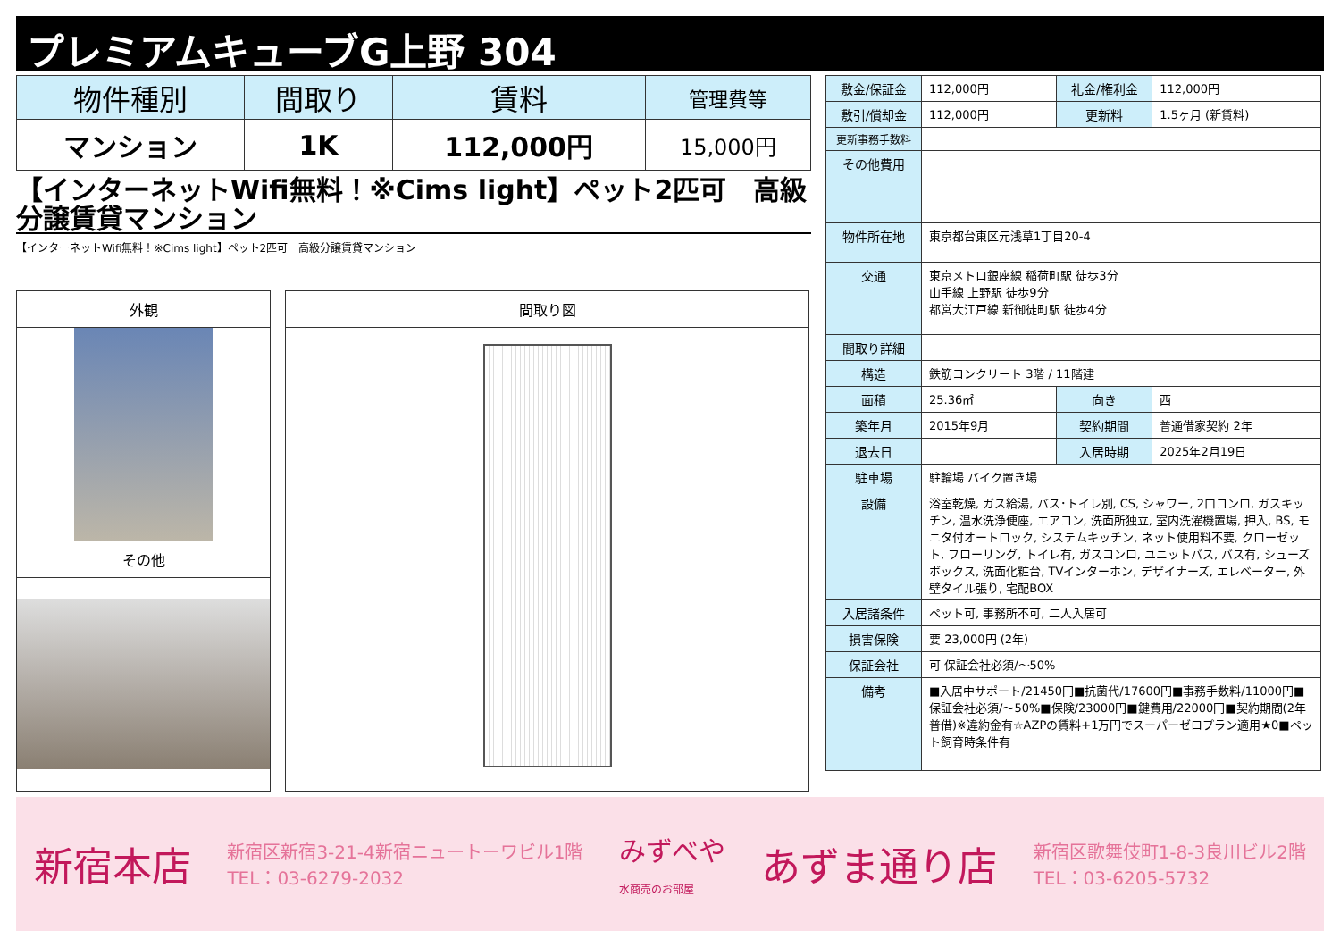プレミアムキューブG上野 304
| 物件種別 | 間取り | 賃料 | 管理費等 |
| --- | --- | --- | --- |
| マンション | 1K | 112,000円 | 15,000円 |
【インターネットWifi無料！※Cims light】ペット2匹可　高級分譲賃貸マンション
【インターネットWifi無料！※Cims light】ペット2匹可　高級分譲賃貸マンション
外観
その他
間取り図
| 敷金/保証金 | 112,000円 | 礼金/権利金 | 112,000円 |
| 敷引/償却金 | 112,000円 | 更新料 | 1.5ヶ月 (新賃料) |
| 更新事務手数料 | | | |
| その他費用 | | | |
| 物件所在地 | 東京都台東区元浅草1丁目20-4 | | |
| 交通 | 東京メトロ銀座線 稲荷町駅 徒歩3分 山手線 上野駅 徒歩9分 都営大江戸線 新御徒町駅 徒歩4分 | | |
| 間取り詳細 | | | |
| 構造 | 鉄筋コンクリート 3階 / 11階建 | | |
| 面積 | 25.36㎡ | 向き | 西 |
| 築年月 | 2015年9月 | 契約期間 | 普通借家契約 2年 |
| 退去日 | | 入居時期 | 2025年2月19日 |
| 駐車場 | 駐輪場 バイク置き場 | | |
| 設備 | 浴室乾燥, ガス給湯, バス･トイレ別, CS, シャワー, 2口コンロ, ガスキッチン, 温水洗浄便座, エアコン, 洗面所独立, 室内洗濯機置場, 押入, BS, モニタ付オートロック, システムキッチン, ネット使用料不要, クローゼット, フローリング, トイレ有, ガスコンロ, ユニットバス, バス有, シューズボックス, 洗面化粧台, TVインターホン, デザイナーズ, エレベーター, 外壁タイル張り, 宅配BOX | | |
| 入居諸条件 | ペット可, 事務所不可, 二人入居可 | | |
| 損害保険 | 要 23,000円 (2年) | | |
| 保証会社 | 可 保証会社必須/～50% | | |
| 備考 | ■入居中サポート/21450円■抗菌代/17600円■事務手数料/11000円■保証会社必須/～50%■保険/23000円■鍵費用/22000円■契約期間(2年普借)※違約金有☆AZPの賃料+1万円でスーパーゼロプラン適用★0■ペット飼育時条件有 | | |
新宿本店 新宿区新宿3-21-4新宿ニュートーワビル1階
TEL：03-6279-2032 みずべや
水商売のお部屋 あずま通り店 新宿区歌舞伎町1-8-3良川ビル2階
TEL：03-6205-5732